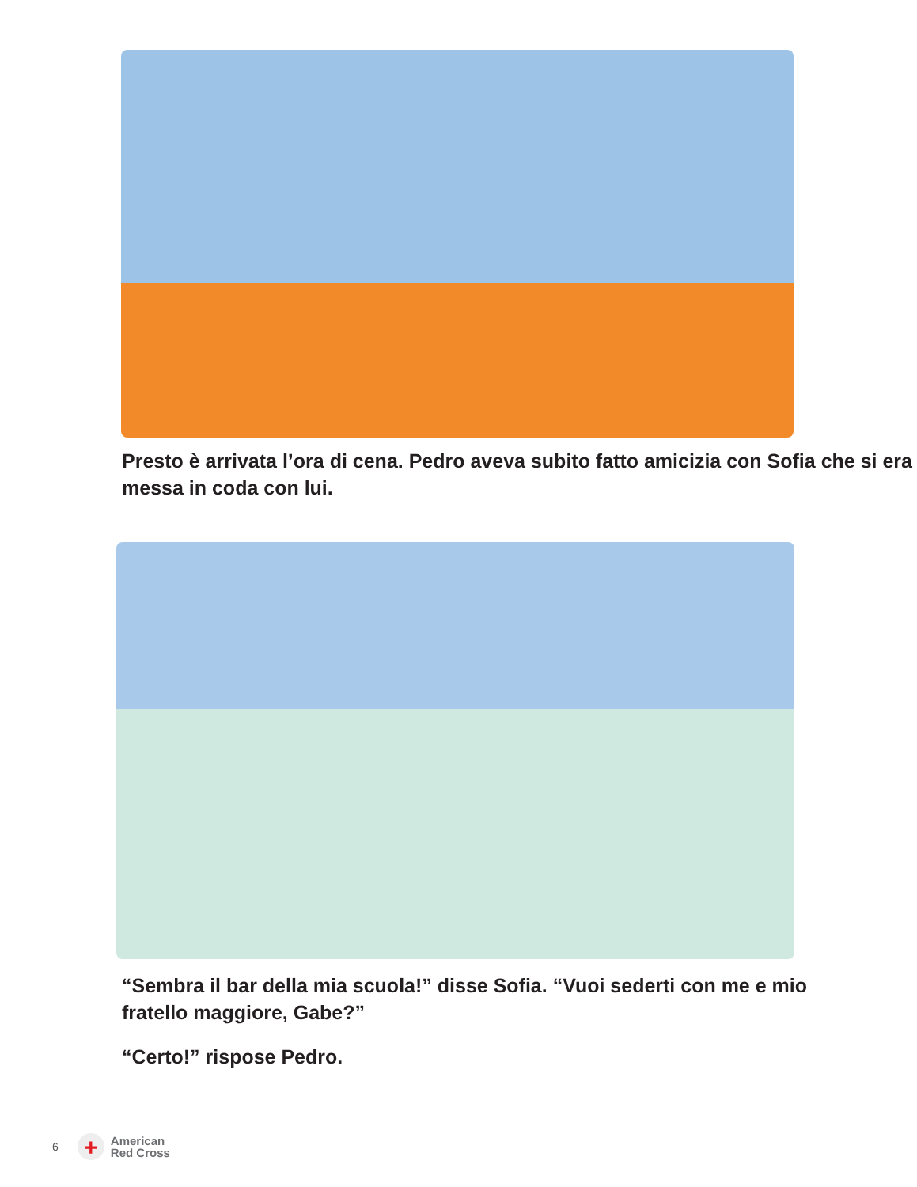Presto è arrivata l’ora di cena. Pedro aveva subito fatto amicizia con Sofia che si era messa in coda con lui.
“Sembra il bar della mia scuola!” disse Sofia. “Vuoi sederti con me e mio fratello maggiore, Gabe?”
“Certo!” rispose Pedro.
6
+
American
Red Cross